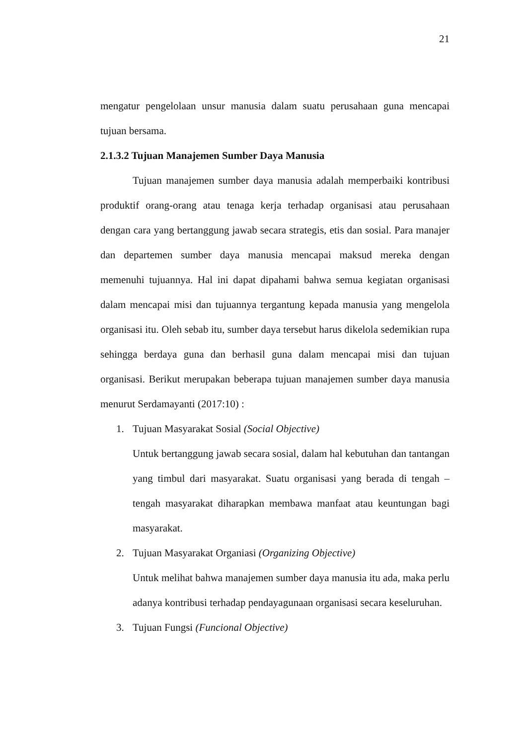21
mengatur pengelolaan unsur manusia dalam suatu perusahaan guna mencapai tujuan bersama.
2.1.3.2 Tujuan Manajemen Sumber Daya Manusia
Tujuan manajemen sumber daya manusia adalah memperbaiki kontribusi produktif orang-orang atau tenaga kerja terhadap organisasi atau perusahaan dengan cara yang bertanggung jawab secara strategis, etis dan sosial. Para manajer dan departemen sumber daya manusia mencapai maksud mereka dengan memenuhi tujuannya. Hal ini dapat dipahami bahwa semua kegiatan organisasi dalam mencapai misi dan tujuannya tergantung kepada manusia yang mengelola organisasi itu. Oleh sebab itu, sumber daya tersebut harus dikelola sedemikian rupa sehingga berdaya guna dan berhasil guna dalam mencapai misi dan tujuan organisasi. Berikut merupakan beberapa tujuan manajemen sumber daya manusia menurut Serdamayanti (2017:10) :
1. Tujuan Masyarakat Sosial (Social Objective)
Untuk bertanggung jawab secara sosial, dalam hal kebutuhan dan tantangan yang timbul dari masyarakat. Suatu organisasi yang berada di tengah – tengah masyarakat diharapkan membawa manfaat atau keuntungan bagi masyarakat.
2. Tujuan Masyarakat Organiasi (Organizing Objective)
Untuk melihat bahwa manajemen sumber daya manusia itu ada, maka perlu adanya kontribusi terhadap pendayagunaan organisasi secara keseluruhan.
3. Tujuan Fungsi (Funcional Objective)